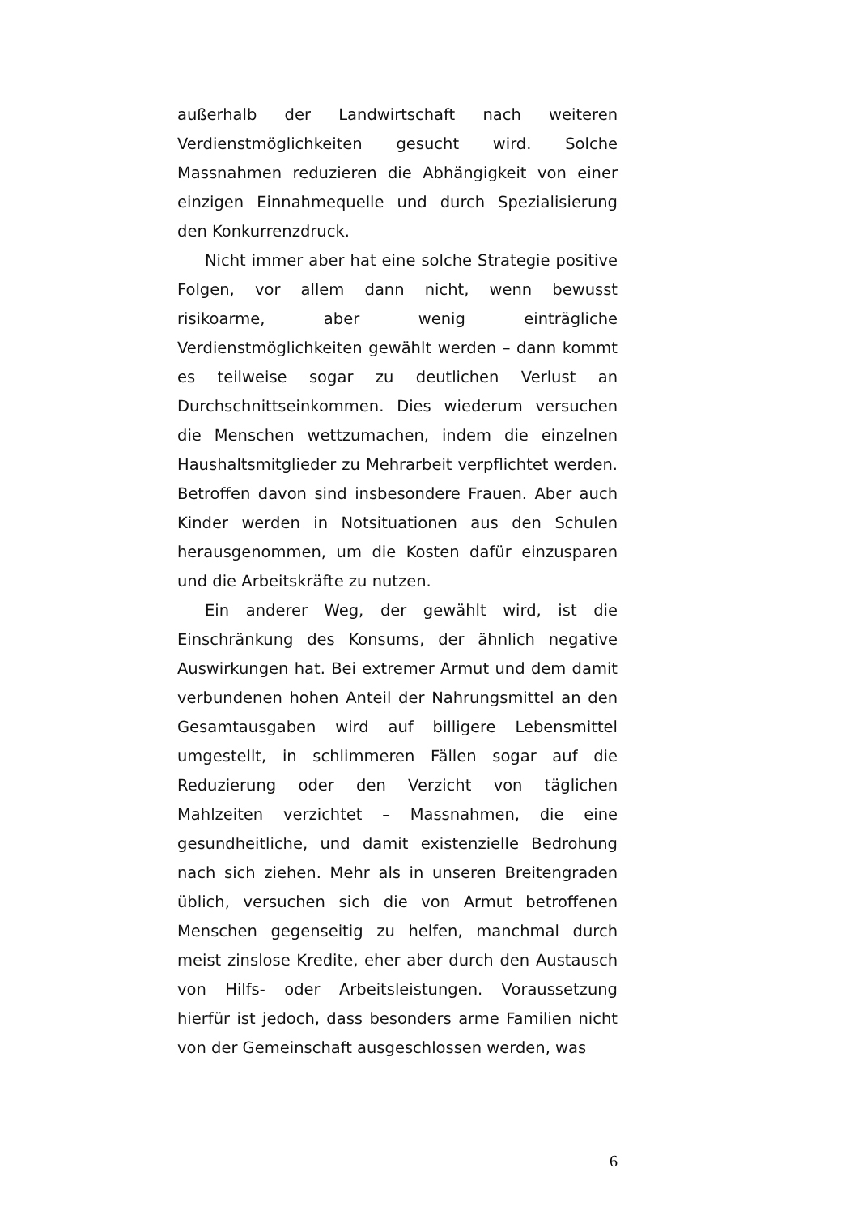außerhalb der Landwirtschaft nach weiteren Verdienstmöglichkeiten gesucht wird. Solche Massnahmen reduzieren die Abhängigkeit von einer einzigen Einnahmequelle und durch Spezialisierung den Konkurrenzdruck.
Nicht immer aber hat eine solche Strategie positive Folgen, vor allem dann nicht, wenn bewusst risikoarme, aber wenig einträgliche Verdienstmöglichkeiten gewählt werden – dann kommt es teilweise sogar zu deutlichen Verlust an Durchschnittseinkommen. Dies wiederum versuchen die Menschen wettzumachen, indem die einzelnen Haushaltsmitglieder zu Mehrarbeit verpflichtet werden. Betroffen davon sind insbesondere Frauen. Aber auch Kinder werden in Notsituationen aus den Schulen herausgenommen, um die Kosten dafür einzusparen und die Arbeitskräfte zu nutzen.
Ein anderer Weg, der gewählt wird, ist die Einschränkung des Konsums, der ähnlich negative Auswirkungen hat. Bei extremer Armut und dem damit verbundenen hohen Anteil der Nahrungsmittel an den Gesamtausgaben wird auf billigere Lebensmittel umgestellt, in schlimmeren Fällen sogar auf die Reduzierung oder den Verzicht von täglichen Mahlzeiten verzichtet – Massnahmen, die eine gesundheitliche, und damit existenzielle Bedrohung nach sich ziehen. Mehr als in unseren Breitengraden üblich, versuchen sich die von Armut betroffenen Menschen gegenseitig zu helfen, manchmal durch meist zinslose Kredite, eher aber durch den Austausch von Hilfs- oder Arbeitsleistungen. Voraussetzung hierfür ist jedoch, dass besonders arme Familien nicht von der Gemeinschaft ausgeschlossen werden, was
6